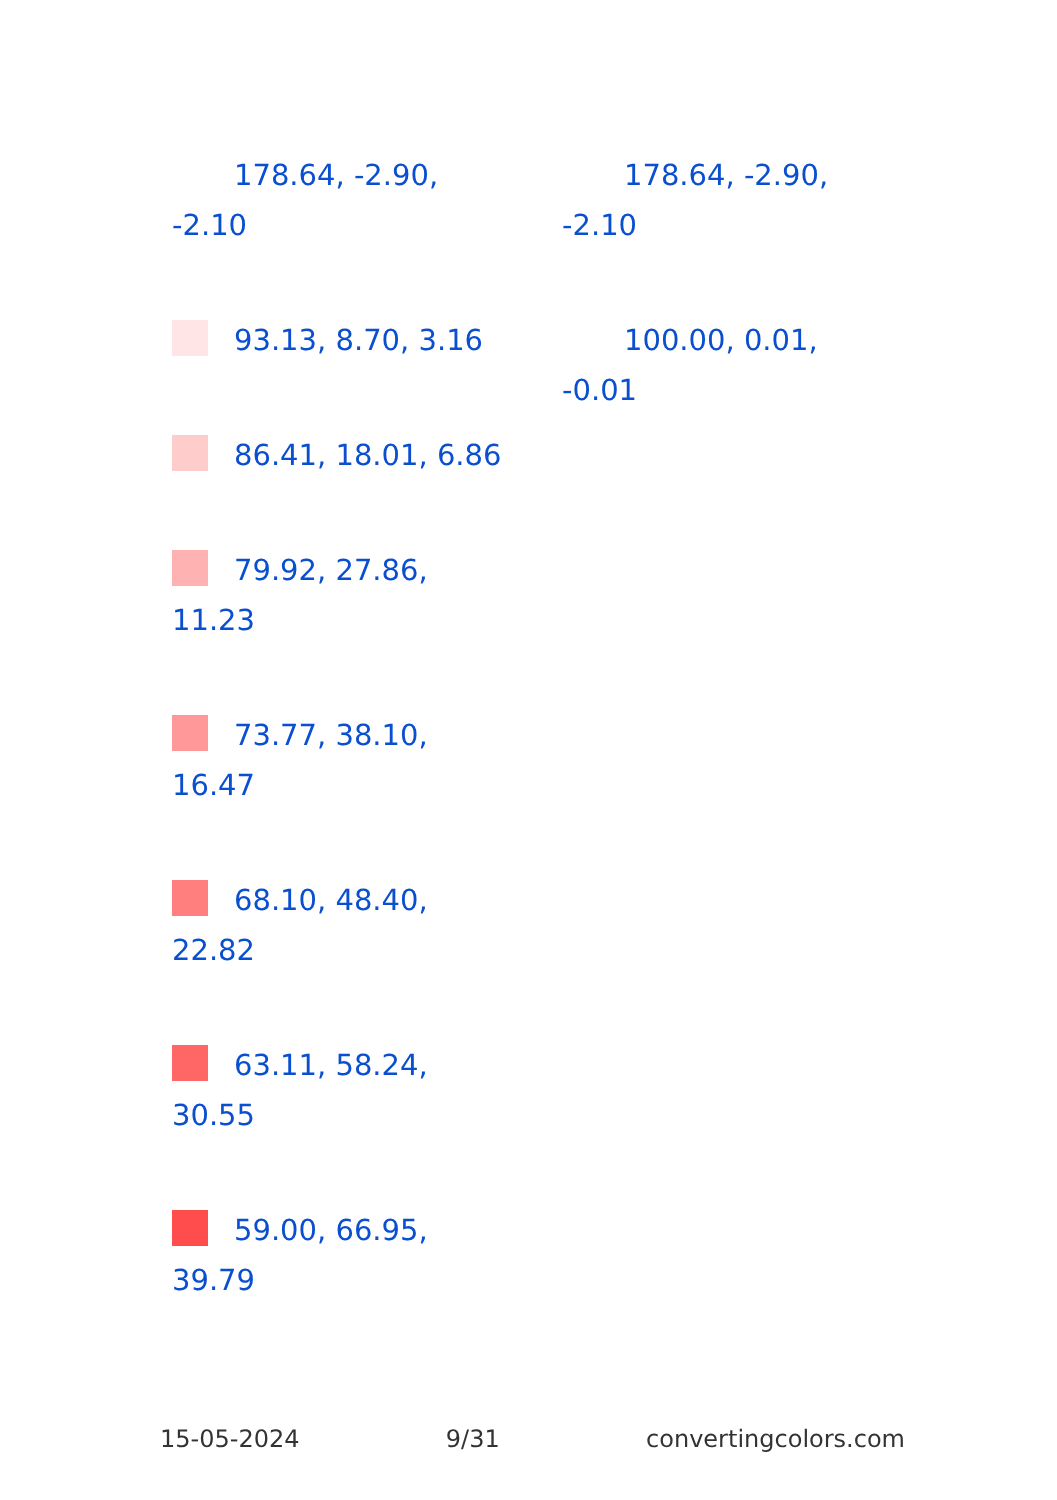178.64, -2.90, -2.10
93.13, 8.70, 3.16
86.41, 18.01, 6.86
79.92, 27.86, 11.23
73.77, 38.10, 16.47
68.10, 48.40, 22.82
63.11, 58.24, 30.55
59.00, 66.95, 39.79
178.64, -2.90, -2.10
100.00, 0.01, -0.01
15-05-2024 9/31 convertingcolors.com